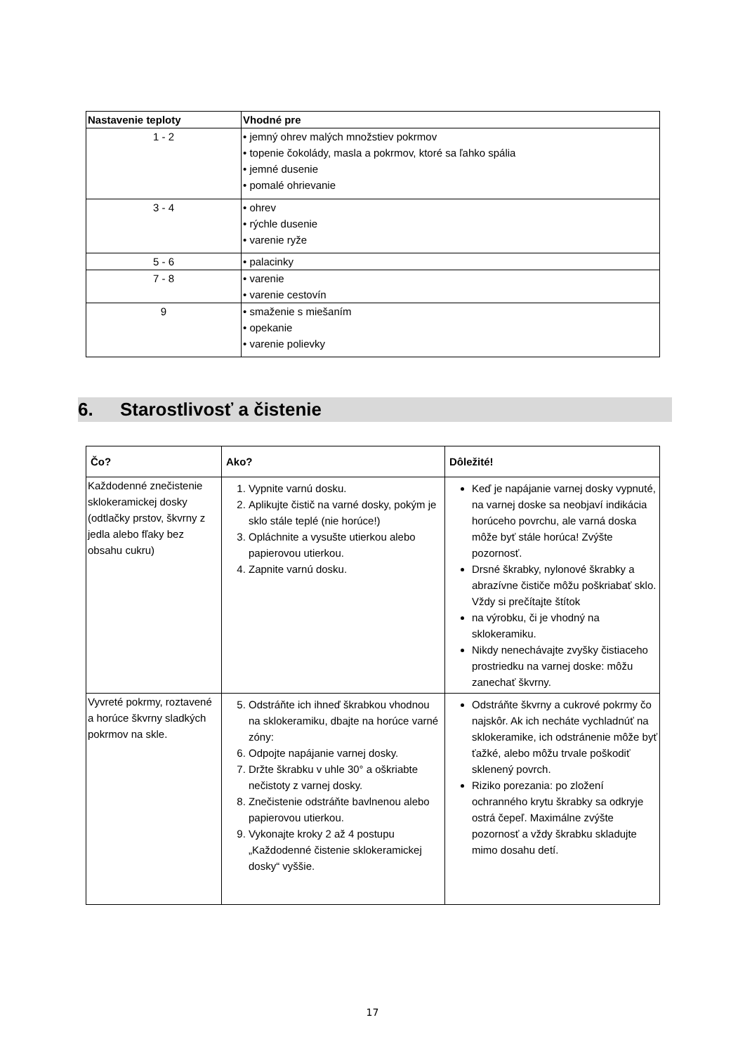| Nastavenie teploty | Vhodné pre |
| --- | --- |
| 1 - 2 | • jemný ohrev malých množstiev pokrmov • topenie čokolády, masla a pokrmov, ktoré sa ľahko spália • jemné dusenie • pomalé ohrievanie |
| 3 - 4 | • ohrev • rýchle dusenie • varenie ryže |
| 5 - 6 | • palacinky |
| 7 - 8 | • varenie • varenie cestovín |
| 9 | • smaženie s miešaním • opekanie • varenie polievky |
6. Starostlivosť a čistenie
| Čo? | Ako? | Dôležité! |
| --- | --- | --- |
| Každodenné znečistenie sklokeramickej dosky (odtlačky prstov, škvrny z jedla alebo fľaky bez obsahu cukru) | 1. Vypnite varnú dosku. 2. Aplikujte čistič na varné dosky, pokým je sklo stále teplé (nie horúce!) 3. Opláchnite a vysušte utierkou alebo papierovou utierkou. 4. Zapnite varnú dosku. | Keď je napájanie varnej dosky vypnuté, na varnej doske sa neobjaví indikácia horúceho povrchu, ale varná doska môže byť stále horúca! Zvýšte pozornosť. Drsné škrabky, nylonové škrabky a abrazívne čističe môžu poškriabať sklo. Vždy si prečítajte štítok na výrobku, či je vhodný na sklokeramiku. Nikdy nenechávajte zvyšky čistiaceho prostriedku na varnej doske: môžu zanechať škvrny. |
| Vyvreté pokrmy, roztavené a horúce škvrny sladkých pokrmov na skle. | 5. Odstráňte ich ihneď škrabkou vhodnou na sklokeramiku, dbajte na horúce varné zóny: 6. Odpojte napájanie varnej dosky. 7. Držte škrabku v uhle 30° a oškriabte nečistoty z varnej dosky. 8. Znečistenie odstráňte bavlnenou alebo papierovou utierkou. 9. Vykonajte kroky 2 až 4 postupu „Každodenné čistenie sklokeramickej dosky“ vyššie. | Odstráňte škvrny a cukrové pokrmy čo najskôr. Ak ich necháte vychladnúť na sklokeramike, ich odstránenie môže byť ťažké, alebo môžu trvale poškodiť sklenený povrch. Riziko porezania: po zložení ochranného krytu škrabky sa odkryje ostrá čepeľ. Maximálne zvýšte pozornosť a vždy škrabku skladujte mimo dosahu detí. |
17